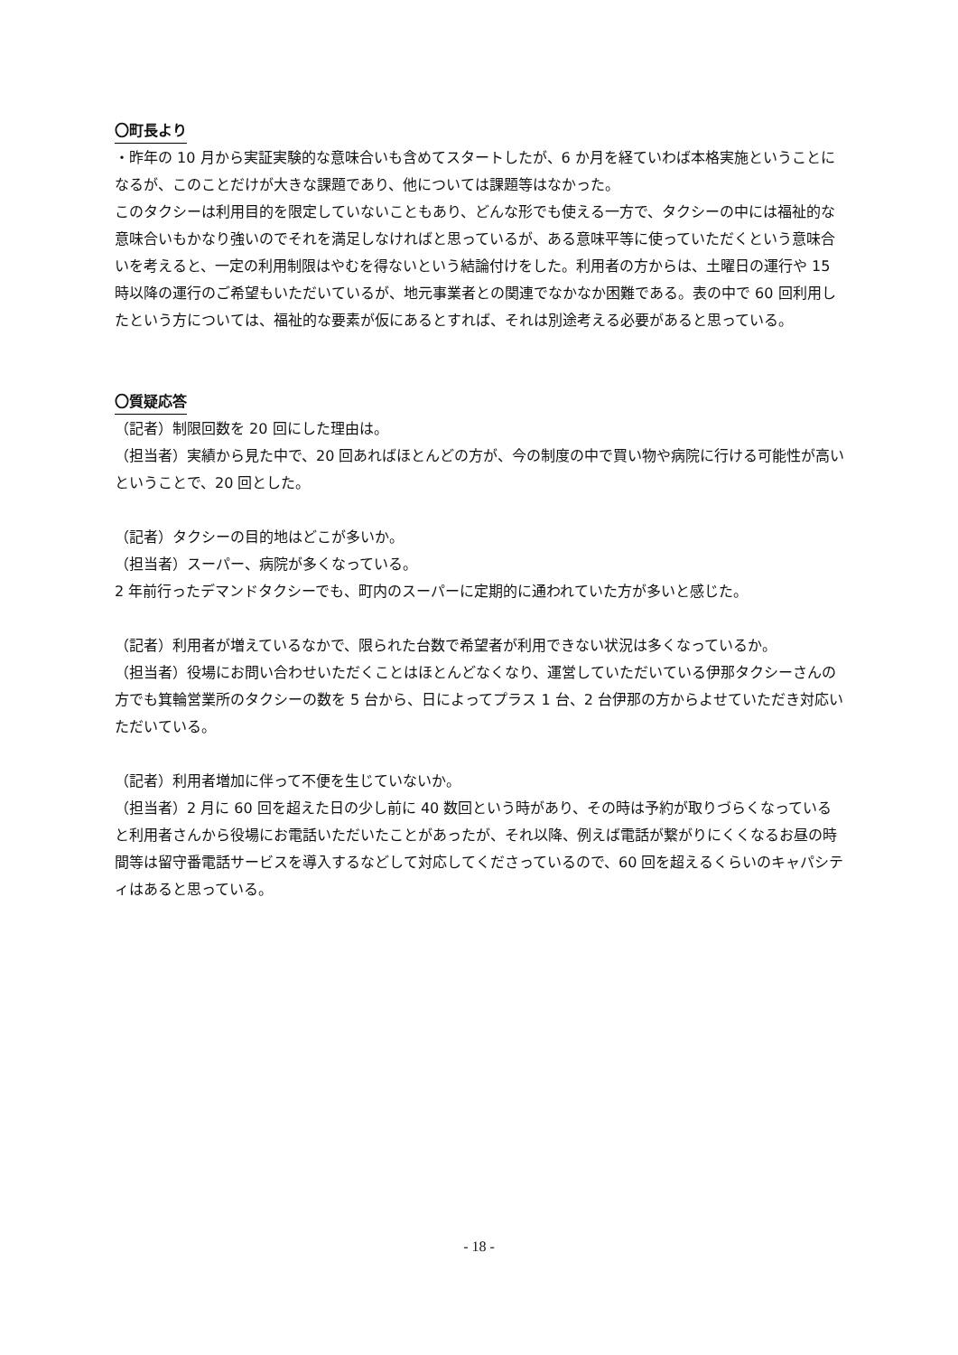〇町長より
・昨年の 10 月から実証実験的な意味合いも含めてスタートしたが、6 か月を経ていわば本格実施ということになるが、このことだけが大きな課題であり、他については課題等はなかった。
このタクシーは利用目的を限定していないこともあり、どんな形でも使える一方で、タクシーの中には福祉的な意味合いもかなり強いのでそれを満足しなければと思っているが、ある意味平等に使っていただくという意味合いを考えると、一定の利用制限はやむを得ないという結論付けをした。利用者の方からは、土曜日の運行や 15 時以降の運行のご希望もいただいているが、地元事業者との関連でなかなか困難である。表の中で 60 回利用したという方については、福祉的な要素が仮にあるとすれば、それは別途考える必要があると思っている。
〇質疑応答
（記者）制限回数を 20 回にした理由は。
（担当者）実績から見た中で、20 回あればほとんどの方が、今の制度の中で買い物や病院に行ける可能性が高いということで、20 回とした。
（記者）タクシーの目的地はどこが多いか。
（担当者）スーパー、病院が多くなっている。
2 年前行ったデマンドタクシーでも、町内のスーパーに定期的に通われていた方が多いと感じた。
（記者）利用者が増えているなかで、限られた台数で希望者が利用できない状況は多くなっているか。
（担当者）役場にお問い合わせいただくことはほとんどなくなり、運営していただいている伊那タクシーさんの方でも箕輪営業所のタクシーの数を 5 台から、日によってプラス 1 台、2 台伊那の方からよせていただき対応いただいている。
（記者）利用者増加に伴って不便を生じていないか。
（担当者）2 月に 60 回を超えた日の少し前に 40 数回という時があり、その時は予約が取りづらくなっていると利用者さんから役場にお電話いただいたことがあったが、それ以降、例えば電話が繋がりにくくなるお昼の時間等は留守番電話サービスを導入するなどして対応してくださっているので、60 回を超えるくらいのキャパシティはあると思っている。
- 18 -